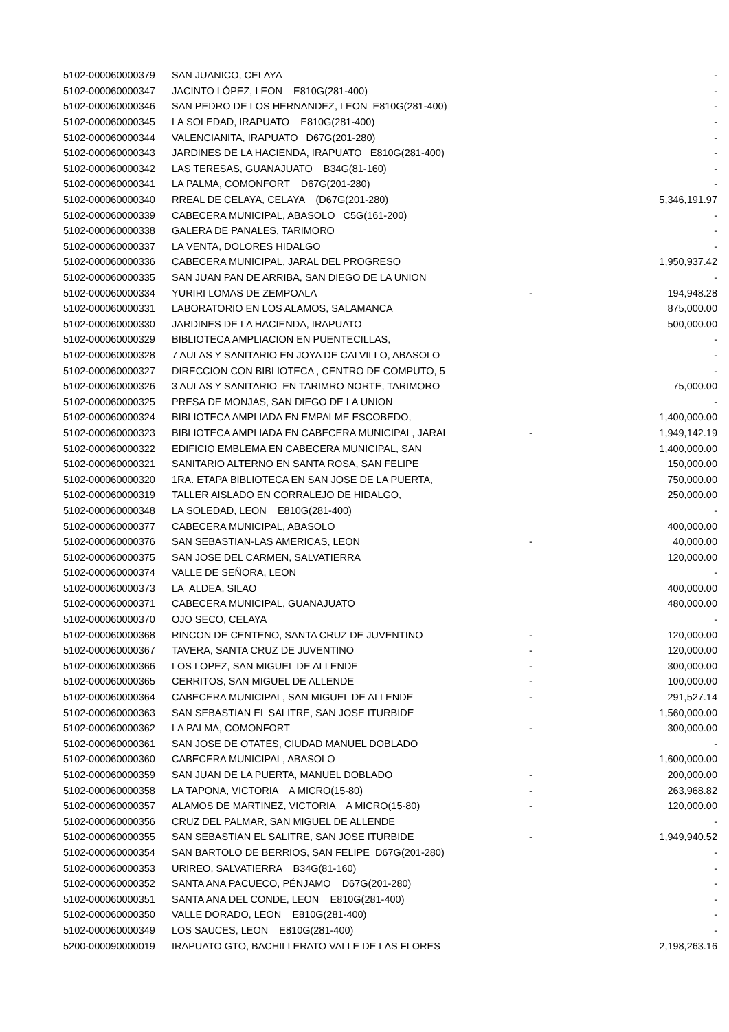| 5102-000060000379 | SAN JUANICO, CELAYA | | - |
| 5102-000060000347 | JACINTO LÓPEZ, LEON E810G(281-400) | | - |
| 5102-000060000346 | SAN PEDRO DE LOS HERNANDEZ, LEON E810G(281-400) | | - |
| 5102-000060000345 | LA SOLEDAD, IRAPUATO E810G(281-400) | | - |
| 5102-000060000344 | VALENCIANITA, IRAPUATO D67G(201-280) | | - |
| 5102-000060000343 | JARDINES DE LA HACIENDA, IRAPUATO E810G(281-400) | | - |
| 5102-000060000342 | LAS TERESAS, GUANAJUATO B34G(81-160) | | - |
| 5102-000060000341 | LA PALMA, COMONFORT D67G(201-280) | | - |
| 5102-000060000340 | RREAL DE CELAYA, CELAYA (D67G(201-280) | | 5,346,191.97 |
| 5102-000060000339 | CABECERA MUNICIPAL, ABASOLO C5G(161-200) | | - |
| 5102-000060000338 | GALERA DE PANALES, TARIMORO | | - |
| 5102-000060000337 | LA VENTA, DOLORES HIDALGO | | - |
| 5102-000060000336 | CABECERA MUNICIPAL, JARAL DEL PROGRESO | | 1,950,937.42 |
| 5102-000060000335 | SAN JUAN PAN DE ARRIBA, SAN DIEGO DE LA UNION | | - |
| 5102-000060000334 | YURIRI LOMAS DE ZEMPOALA | - | 194,948.28 |
| 5102-000060000331 | LABORATORIO EN LOS ALAMOS, SALAMANCA | | 875,000.00 |
| 5102-000060000330 | JARDINES DE LA HACIENDA, IRAPUATO | | 500,000.00 |
| 5102-000060000329 | BIBLIOTECA AMPLIACION EN PUENTECILLAS, | | - |
| 5102-000060000328 | 7 AULAS Y SANITARIO EN JOYA DE CALVILLO, ABASOLO | | - |
| 5102-000060000327 | DIRECCION CON BIBLIOTECA , CENTRO DE COMPUTO, 5 | | - |
| 5102-000060000326 | 3 AULAS Y SANITARIO EN TARIMRO NORTE, TARIMORO | | 75,000.00 |
| 5102-000060000325 | PRESA DE MONJAS, SAN DIEGO DE LA UNION | | - |
| 5102-000060000324 | BIBLIOTECA AMPLIADA EN EMPALME ESCOBEDO, | | 1,400,000.00 |
| 5102-000060000323 | BIBLIOTECA AMPLIADA EN CABECERA MUNICIPAL, JARAL | - | 1,949,142.19 |
| 5102-000060000322 | EDIFICIO EMBLEMA EN CABECERA MUNICIPAL, SAN | | 1,400,000.00 |
| 5102-000060000321 | SANITARIO ALTERNO EN SANTA ROSA, SAN FELIPE | | 150,000.00 |
| 5102-000060000320 | 1RA. ETAPA BIBLIOTECA EN SAN JOSE DE LA PUERTA, | | 750,000.00 |
| 5102-000060000319 | TALLER AISLADO EN CORRALEJO DE HIDALGO, | | 250,000.00 |
| 5102-000060000348 | LA SOLEDAD, LEON E810G(281-400) | | - |
| 5102-000060000377 | CABECERA MUNICIPAL, ABASOLO | | 400,000.00 |
| 5102-000060000376 | SAN SEBASTIAN-LAS AMERICAS, LEON | - | 40,000.00 |
| 5102-000060000375 | SAN JOSE DEL CARMEN, SALVATIERRA | | 120,000.00 |
| 5102-000060000374 | VALLE DE SEÑORA, LEON | | - |
| 5102-000060000373 | LA ALDEA, SILAO | | 400,000.00 |
| 5102-000060000371 | CABECERA MUNICIPAL, GUANAJUATO | | 480,000.00 |
| 5102-000060000370 | OJO SECO, CELAYA | | - |
| 5102-000060000368 | RINCON DE CENTENO, SANTA CRUZ DE JUVENTINO | - | 120,000.00 |
| 5102-000060000367 | TAVERA, SANTA CRUZ DE JUVENTINO | - | 120,000.00 |
| 5102-000060000366 | LOS LOPEZ, SAN MIGUEL DE ALLENDE | - | 300,000.00 |
| 5102-000060000365 | CERRITOS, SAN MIGUEL DE ALLENDE | - | 100,000.00 |
| 5102-000060000364 | CABECERA MUNICIPAL, SAN MIGUEL DE ALLENDE | - | 291,527.14 |
| 5102-000060000363 | SAN SEBASTIAN EL SALITRE, SAN JOSE ITURBIDE | | 1,560,000.00 |
| 5102-000060000362 | LA PALMA, COMONFORT | - | 300,000.00 |
| 5102-000060000361 | SAN JOSE DE OTATES, CIUDAD MANUEL DOBLADO | | - |
| 5102-000060000360 | CABECERA MUNICIPAL, ABASOLO | | 1,600,000.00 |
| 5102-000060000359 | SAN JUAN DE LA PUERTA, MANUEL DOBLADO | - | 200,000.00 |
| 5102-000060000358 | LA TAPONA, VICTORIA A MICRO(15-80) | - | 263,968.82 |
| 5102-000060000357 | ALAMOS DE MARTINEZ, VICTORIA A MICRO(15-80) | - | 120,000.00 |
| 5102-000060000356 | CRUZ DEL PALMAR, SAN MIGUEL DE ALLENDE | | - |
| 5102-000060000355 | SAN SEBASTIAN EL SALITRE, SAN JOSE ITURBIDE | - | 1,949,940.52 |
| 5102-000060000354 | SAN BARTOLO DE BERRIOS, SAN FELIPE D67G(201-280) | | - |
| 5102-000060000353 | URIREO, SALVATIERRA B34G(81-160) | | - |
| 5102-000060000352 | SANTA ANA PACUECO, PÉNJAMO D67G(201-280) | | - |
| 5102-000060000351 | SANTA ANA DEL CONDE, LEON E810G(281-400) | | - |
| 5102-000060000350 | VALLE DORADO, LEON E810G(281-400) | | - |
| 5102-000060000349 | LOS SAUCES, LEON E810G(281-400) | | - |
| 5200-000090000019 | IRAPUATO GTO, BACHILLERATO VALLE DE LAS FLORES | | 2,198,263.16 |